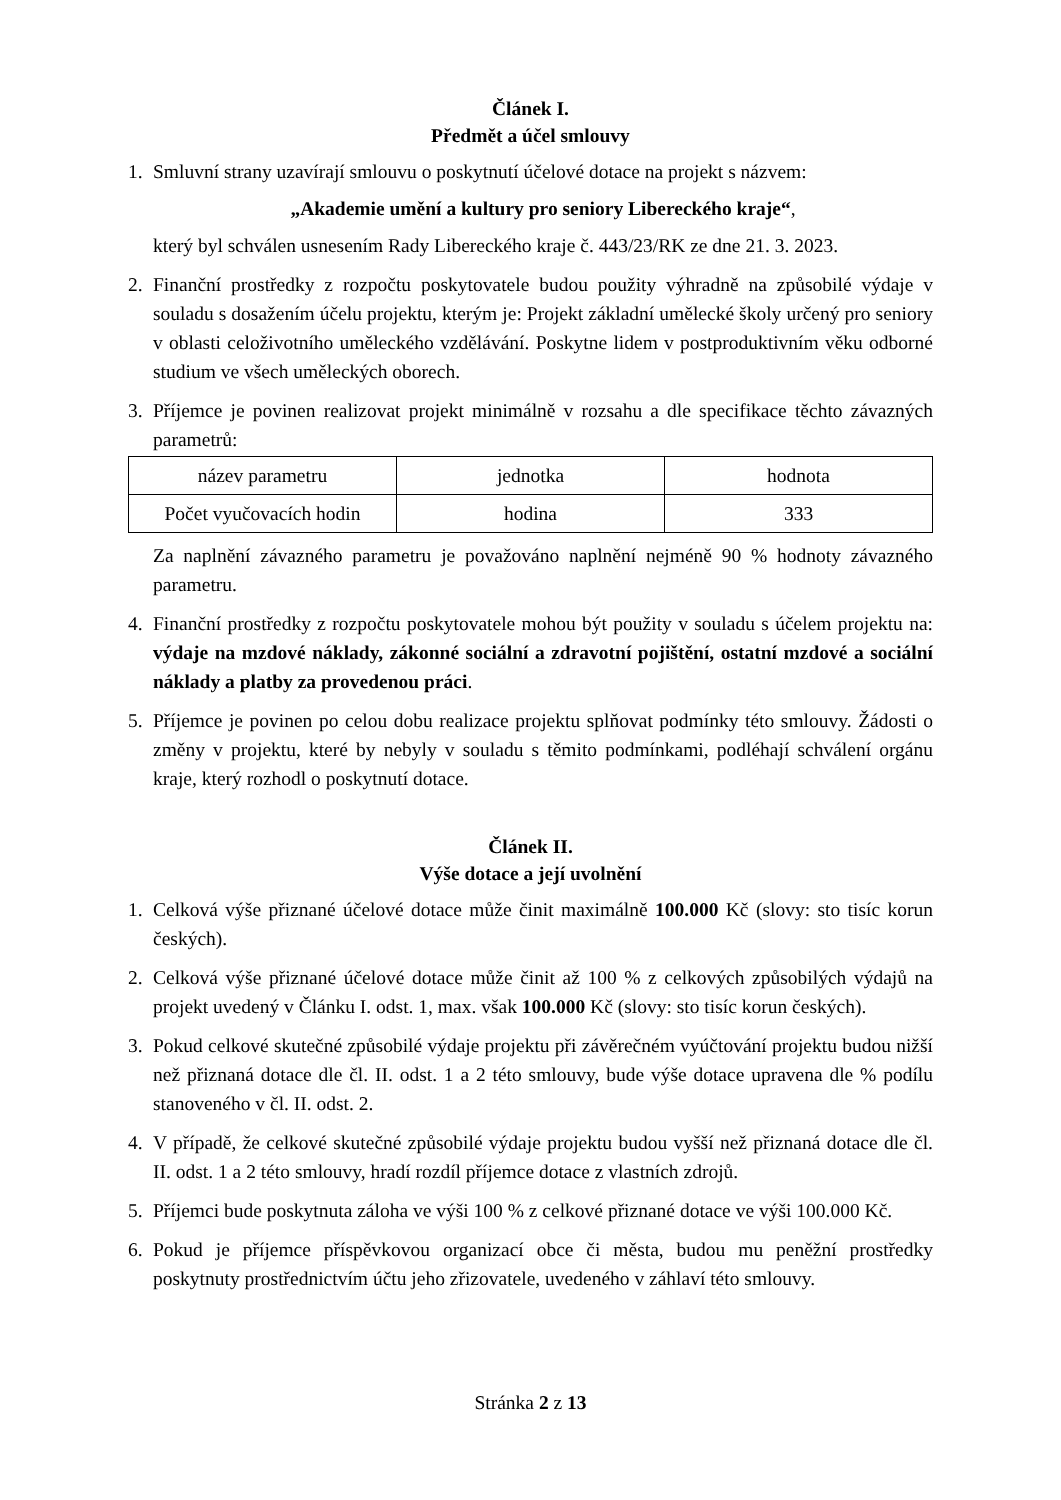Článek I.
Předmět a účel smlouvy
1. Smluvní strany uzavírají smlouvu o poskytnutí účelové dotace na projekt s názvem:
„Akademie umění a kultury pro seniory Libereckého kraje“,
který byl schválen usnesením Rady Libereckého kraje č. 443/23/RK ze dne 21. 3. 2023.
2. Finanční prostředky z rozpočtu poskytovatele budou použity výhradně na způsobilé výdaje v souladu s dosažením účelu projektu, kterým je: Projekt základní umělecké školy určený pro seniory v oblasti celoživotního uměleckého vzdělávání. Poskytne lidem v postproduktivním věku odborné studium ve všech uměleckých oborech.
3. Příjemce je povinen realizovat projekt minimálně v rozsahu a dle specifikace těchto závazných parametrů:
| název parametru | jednotka | hodnota |
| Počet vyučovacích hodin | hodina | 333 |
Za naplnění závazného parametru je považováno naplnění nejméně 90 % hodnoty závazného parametru.
4. Finanční prostředky z rozpočtu poskytovatele mohou být použity v souladu s účelem projektu na: výdaje na mzdové náklady, zákonné sociální a zdravotní pojištění, ostatní mzdové a sociální náklady a platby za provedenou práci.
5. Příjemce je povinen po celou dobu realizace projektu splňovat podmínky této smlouvy. Žádosti o změny v projektu, které by nebyly v souladu s těmito podmínkami, podléhají schválení orgánu kraje, který rozhodl o poskytnutí dotace.
Článek II.
Výše dotace a její uvolnění
1. Celková výše přiznané účelové dotace může činit maximálně 100.000 Kč (slovy: sto tisíc korun českých).
2. Celková výše přiznané účelové dotace může činit až 100 % z celkových způsobilých výdajů na projekt uvedený v Článku I. odst. 1, max. však 100.000 Kč (slovy: sto tisíc korun českých).
3. Pokud celkové skutečné způsobilé výdaje projektu při závěrečném vyúčtování projektu budou nižší než přiznaná dotace dle čl. II. odst. 1 a 2 této smlouvy, bude výše dotace upravena dle % podílu stanoveného v čl. II. odst. 2.
4. V případě, že celkové skutečné způsobilé výdaje projektu budou vyšší než přiznaná dotace dle čl. II. odst. 1 a 2 této smlouvy, hradí rozdíl příjemce dotace z vlastních zdrojů.
5. Příjemci bude poskytnuta záloha ve výši 100 % z celkové přiznané dotace ve výši 100.000 Kč.
6. Pokud je příjemce příspěvkovou organizací obce či města, budou mu peněžní prostředky poskytnuty prostřednictvím účtu jeho zřizovatele, uvedeného v záhlaví této smlouvy.
Stránka 2 z 13